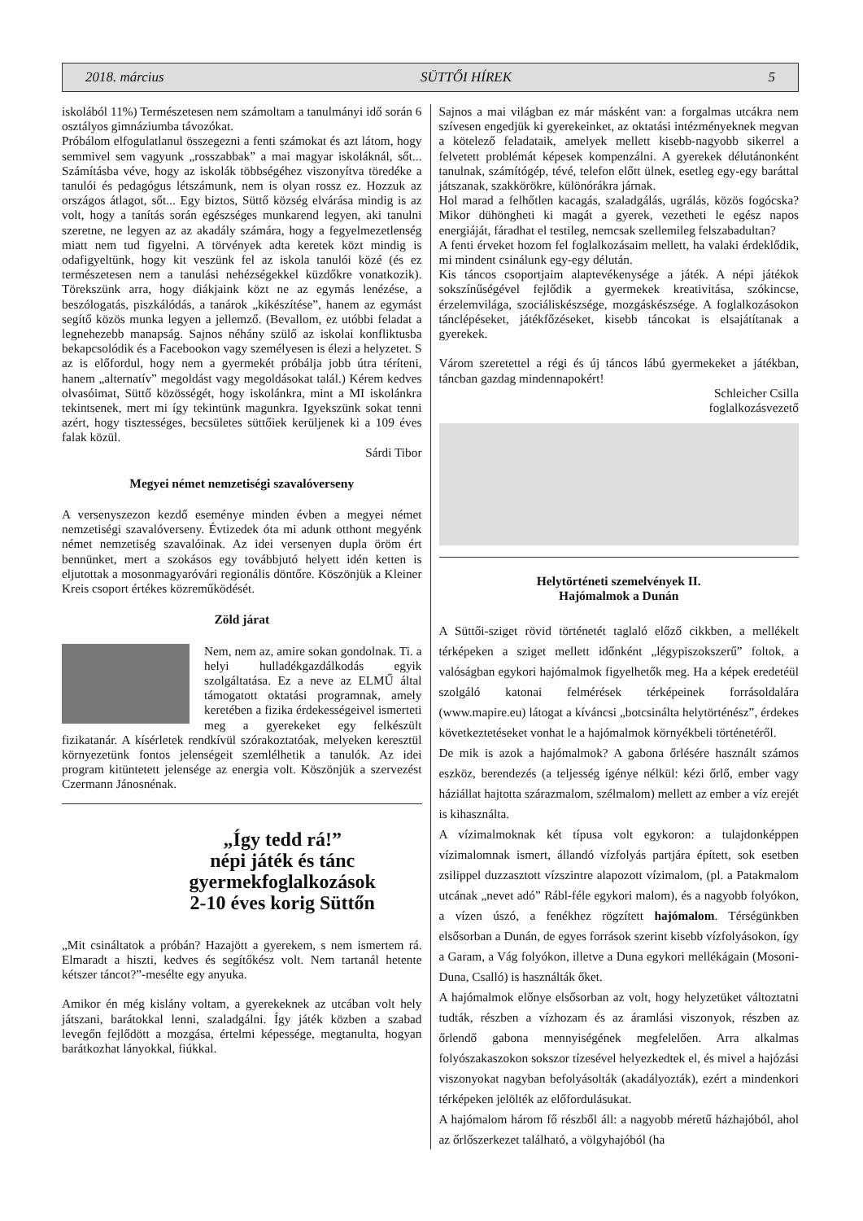2018. március SÜTTŐI HÍREK 5
iskolából 11%) Természetesen nem számoltam a tanulmányi idő során 6 osztályos gimnáziumba távozókat.
Próbálom elfogulatlanul összegezni a fenti számokat és azt látom, hogy semmivel sem vagyunk „rosszabbak” a mai magyar iskoláknál, sőt... Számításba véve, hogy az iskolák többségéhez viszonyítva töredéke a tanulói és pedagógus létszámunk, nem is olyan rossz ez. Hozzuk az országos átlagot, sőt... Egy biztos, Süttő község elvárása mindig is az volt, hogy a tanítás során egészséges munkarend legyen, aki tanulni szeretne, ne legyen az az akadály számára, hogy a fegyelmezetlenség miatt nem tud figyelni. A törvények adta keretek közt mindig is odafigyeltünk, hogy kit veszünk fel az iskola tanulói közé (és ez természetesen nem a tanulási nehézségekkel küzdőkre vonatkozik). Törekszünk arra, hogy diákjaink közt ne az egymás lenézése, a beszólogatás, piszkálódás, a tanárok „kikészítése”, hanem az egymást segítő közös munka legyen a jellemző. (Bevallom, ez utóbbi feladat a legnehezebb manapság. Sajnos néhány szülő az iskolai konfliktusba bekapcsolódik és a Facebookon vagy személyesen is élezi a helyzetet. S az is előfordul, hogy nem a gyermekét próbálja jobb útra téríteni, hanem „alternatív” megoldást vagy megoldásokat talál.) Kérem kedves olvasóimat, Süttő közösségét, hogy iskolánkra, mint a MI iskolánkra tekintsenek, mert mi így tekintünk magunkra. Igyekszünk sokat tenni azért, hogy tisztességes, becsületes süttőiek kerüljenek ki a 109 éves falak közül.
Sárdi Tibor
Megyei német nemzetiségi szavalóverseny
A versenyszezon kezdő eseménye minden évben a megyei német nemzetiségi szavalóverseny. Évtizedek óta mi adunk otthont megyénk német nemzetiség szavalóinak. Az idei versenyen dupla öröm ért bennünket, mert a szokásos egy továbbjutó helyett idén ketten is eljutottak a mosonmagyaróvári regionális döntőre. Köszönjük a Kleiner Kreis csoport értékes közreműködését.
Zöld járat
Nem, nem az, amire sokan gondolnak. Ti. a helyi hulladékgazdálkodás egyik szolgáltatása. Ez a neve az ELMŰ által támogatott oktatási programnak, amely keretében a fizika érdekességeivel ismerteti meg a gyerekeket egy felkészült fizikatanár. A kísérletek rendkívül szórakoztatóak, melyeken keresztül környezetünk fontos jelenségeit szemlélhetik a tanulók. Az idei program kitüntetett jelensége az energia volt. Köszönjük a szervezést Czermann Jánosnénak.
„Így tedd rá!”
népi játék és tánc
gyermekfoglalkozások
2-10 éves korig Süttőn
„Mit csináltatok a próbán? Hazajött a gyerekem, s nem ismertem rá. Elmaradt a hiszti, kedves és segítőkész volt. Nem tartanál hetente kétszer táncot?”-mesélte egy anyuka.
Amikor én még kislány voltam, a gyerekeknek az utcában volt hely játszani, barátokkal lenni, szaladgálni. Így játék közben a szabad levegőn fejlődött a mozgása, értelmi képessége, megtanulta, hogyan barátkozhat lányokkal, fiúkkal.
Sajnos a mai világban ez már másként van: a forgalmas utcákra nem szívesen engedjük ki gyerekeinket, az oktatási intézményeknek megvan a kötelező feladataik, amelyek mellett kisebb-nagyobb sikerrel a felvetett problémát képesek kompenzálni. A gyerekek délutánonként tanulnak, számítógép, tévé, telefon előtt ülnek, esetleg egy-egy baráttal játszanak, szakkörökre, különórákra járnak.
Hol marad a felhőtlen kacagás, szaladgálás, ugrálás, közös fogócska? Mikor dühöngheti ki magát a gyerek, vezetheti le egész napos energiáját, fáradhat el testileg, nemcsak szellemileg felszabadultan?
A fenti érveket hozom fel foglalkozásaim mellett, ha valaki érdeklődik, mi mindent csinálunk egy-egy délután.
Kis táncos csoportjaim alaptevékenysége a játék. A népi játékok sokszínűségével fejlődik a gyermekek kreativitása, szókincse, érzelemvilága, szociáliskészsége, mozgáskészsége. A foglalkozásokon tánclépéseket, játékfőzéseket, kisebb táncokat is elsajátítanak a gyerekek.
Várom szeretettel a régi és új táncos lábú gyermekeket a játékban, táncban gazdag mindennapokért!
Schleicher Csilla
foglalkozásvezető
Helytörténeti szemelvények II.
Hajómalmok a Dunán
A Süttői-sziget rövid történetét taglaló előző cikkben, a mellékelt térképeken a sziget mellett időnként „légypiszokszerű” foltok, a valóságban egykori hajómalmok figyelhetők meg. Ha a képek eredetéül szolgáló katonai felmérések térképeinek forrásoldalára (www.mapire.eu) látogat a kíváncsi „botcsinálta helytörténész”, érdekes következtetéseket vonhat le a hajómalmok környékbeli történetéről.
De mik is azok a hajómalmok? A gabona őrlésére használt számos eszköz, berendezés (a teljesség igénye nélkül: kézi őrlő, ember vagy háziállat hajtotta szárazmalom, szélmalom) mellett az ember a víz erejét is kihasználta.
A vízimalmoknak két típusa volt egykoron: a tulajdonképpen vízimalomnak ismert, állandó vízfolyás partjára épített, sok esetben zsilippel duzzasztott vízszintre alapozott vízimalom, (pl. a Patakmalom utcának „nevet adó” Rábl-féle egykori malom), és a nagyobb folyókon, a vízen úszó, a fenékhez rögzített hajómalom. Térségünkben elsősorban a Dunán, de egyes források szerint kisebb vízfolyásokon, így a Garam, a Vág folyókon, illetve a Duna egykori mellékágain (Mosoni-Duna, Csalló) is használták őket.
A hajómalmok előnye elsősorban az volt, hogy helyzetüket változtatni tudták, részben a vízhozam és az áramlási viszonyok, részben az őrlendő gabona mennyiségének megfelelően. Arra alkalmas folyószakaszokon sokszor tízesével helyezkedtek el, és mivel a hajózási viszonyokat nagyban befolyásolták (akadályozták), ezért a mindenkori térképeken jelölték az előfordulásukat.
A hajómalom három fő részből áll: a nagyobb méretű házhajóból, ahol az őrlőszerkezet található, a völgyhajóból (ha